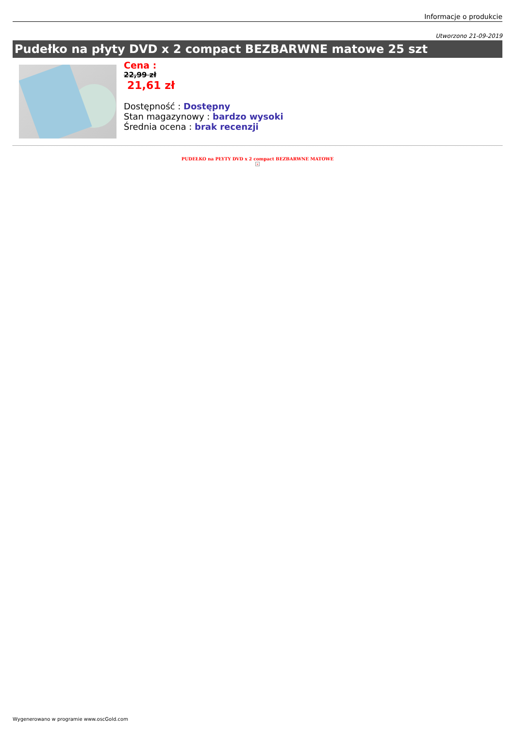Informacje o produkcie
Utworzono 21-09-2019
Pudełko na płyty DVD x 2 compact BEZBARWNE matowe 25 szt
Cena :
22,99 zł
21,61 zł
Dostępność : Dostępny
Stan magazynowy : bardzo wysoki
Średnia ocena : brak recenzji
PUDEŁKO na PŁYTY DVD x 2 compact BEZBARWNE MATOWE
×
Wygenerowano w programie www.oscGold.com